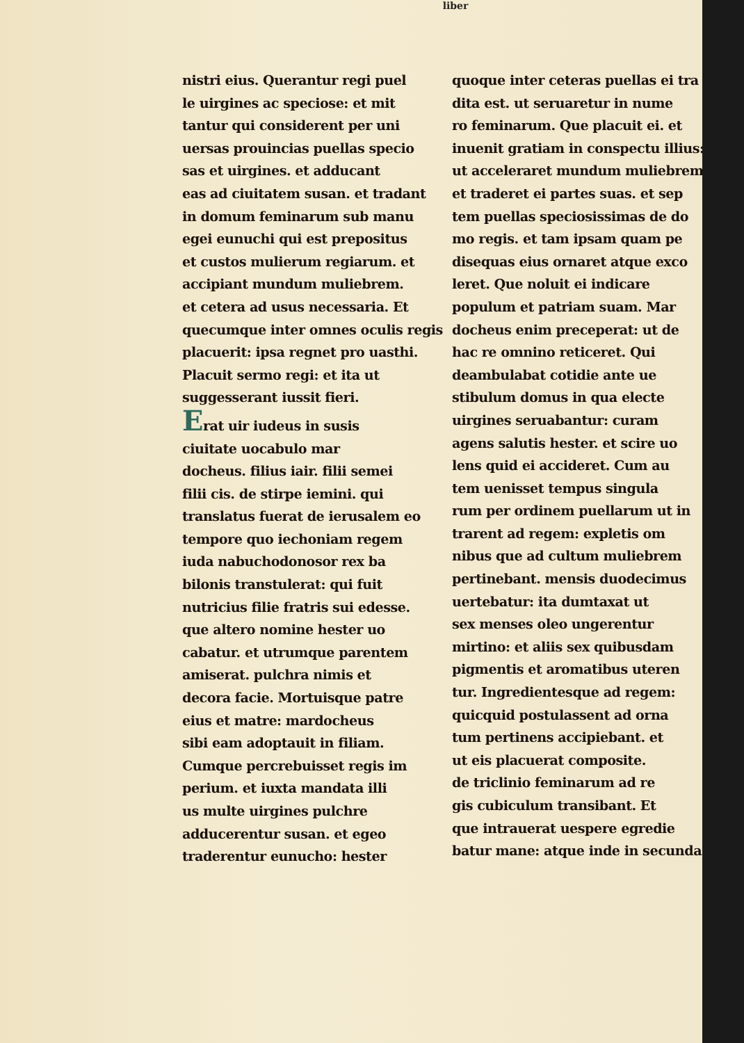liber
nistri eius. Querantur regi puel
le uirgines ac speciose: et mit
tantur qui considerent per uni
uersas prouincias puellas specio
sas et uirgines. et adducant
eas ad ciuitatem susan. et tradant
in domum feminarum sub manu
egei eunuchi qui est prepositus
et custos mulierum regiarum. et
accipiant mundum muliebrem.
et cetera ad usus necessaria. Et
quecumque inter omnes oculis regis
placuerit: ipsa regnet pro uasthi.
Placuit sermo regi: et ita ut
suggesserant iussit fieri.
Erat uir iudeus in susis
ciuitate uocabulo mar
docheus. filius iair. filii semei
filii cis. de stirpe iemini. qui
translatus fuerat de ierusalem eo
tempore quo iechoniam regem
iuda nabuchodonosor rex ba
bilonis transtulerat: qui fuit
nutricius filie fratris sui edesse.
que altero nomine hester uo
cabatur. et utrumque parentem
amiserat. pulchra nimis et
decora facie. Mortuisque patre
eius et matre: mardocheus
sibi eam adoptauit in filiam.
Cumque percrebuisset regis im
perium. et iuxta mandata illi
us multe uirgines pulchre
adducerentur susan. et egeo
traderentur eunucho: hester
quoque inter ceteras puellas ei tra
dita est. ut seruaretur in nume
ro feminarum. Que placuit ei. et
inuenit gratiam in conspectu illius:
ut acceleraret mundum muliebrem
et traderet ei partes suas. et sep
tem puellas speciosissimas de do
mo regis. et tam ipsam quam pe
disequas eius ornaret atque exco
leret. Que noluit ei indicare
populum et patriam suam. Mar
docheus enim preceperat: ut de
hac re omnino reticeret. Qui
deambulabat cotidie ante ue
stibulum domus in qua electe
uirgines seruabantur: curam
agens salutis hester. et scire uo
lens quid ei accideret. Cum au
tem uenisset tempus singula
rum per ordinem puellarum ut in
trarent ad regem: expletis om
nibus que ad cultum muliebrem
pertinebant. mensis duodecimus
uertebatur: ita dumtaxat ut
sex menses oleo ungerentur
mirtino: et aliis sex quibusdam
pigmentis et aromatibus uteren
tur. Ingredientesque ad regem:
quicquid postulassent ad orna
tum pertinens accipiebant. et
ut eis placuerat composite.
de triclinio feminarum ad re
gis cubiculum transibant. Et
que intrauerat uespere egredie
batur mane: atque inde in secundas